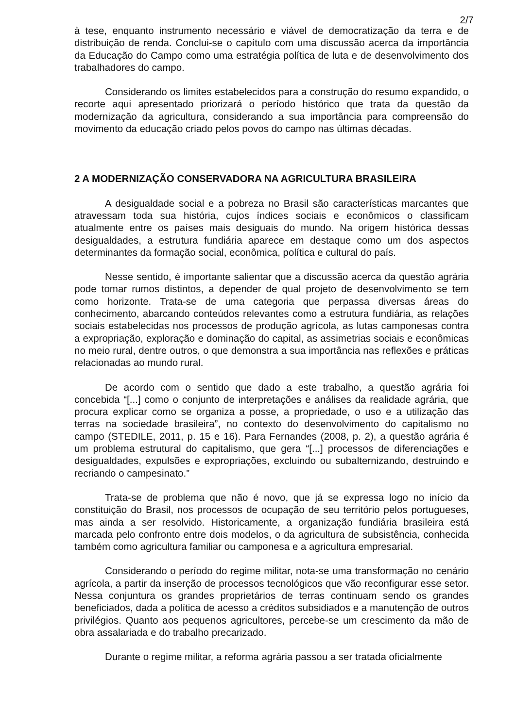2/7
à tese, enquanto instrumento necessário e viável de democratização da terra e de distribuição de renda. Conclui-se o capítulo com uma discussão acerca da importância da Educação do Campo como uma estratégia política de luta e de desenvolvimento dos trabalhadores do campo.
Considerando os limites estabelecidos para a construção do resumo expandido, o recorte aqui apresentado priorizará o período histórico que trata da questão da modernização da agricultura, considerando a sua importância para compreensão do movimento da educação criado pelos povos do campo nas últimas décadas.
2 A MODERNIZAÇÃO CONSERVADORA NA AGRICULTURA BRASILEIRA
A desigualdade social e a pobreza no Brasil são características marcantes que atravessam toda sua história, cujos índices sociais e econômicos o classificam atualmente entre os países mais desiguais do mundo. Na origem histórica dessas desigualdades, a estrutura fundiária aparece em destaque como um dos aspectos determinantes da formação social, econômica, política e cultural do país.
Nesse sentido, é importante salientar que a discussão acerca da questão agrária pode tomar rumos distintos, a depender de qual projeto de desenvolvimento se tem como horizonte. Trata-se de uma categoria que perpassa diversas áreas do conhecimento, abarcando conteúdos relevantes como a estrutura fundiária, as relações sociais estabelecidas nos processos de produção agrícola, as lutas camponesas contra a expropriação, exploração e dominação do capital, as assimetrias sociais e econômicas no meio rural, dentre outros, o que demonstra a sua importância nas reflexões e práticas relacionadas ao mundo rural.
De acordo com o sentido que dado a este trabalho, a questão agrária foi concebida “[...] como o conjunto de interpretações e análises da realidade agrária, que procura explicar como se organiza a posse, a propriedade, o uso e a utilização das terras na sociedade brasileira”, no contexto do desenvolvimento do capitalismo no campo (STEDILE, 2011, p. 15 e 16). Para Fernandes (2008, p. 2), a questão agrária é um problema estrutural do capitalismo, que gera “[...] processos de diferenciações e desigualdades, expulsões e expropriações, excluindo ou subalternizando, destruindo e recriando o campesinato.”
Trata-se de problema que não é novo, que já se expressa logo no início da constituição do Brasil, nos processos de ocupação de seu território pelos portugueses, mas ainda a ser resolvido. Historicamente, a organização fundiária brasileira está marcada pelo confronto entre dois modelos, o da agricultura de subsistência, conhecida também como agricultura familiar ou camponesa e a agricultura empresarial.
Considerando o período do regime militar, nota-se uma transformação no cenário agrícola, a partir da inserção de processos tecnológicos que vão reconfigurar esse setor. Nessa conjuntura os grandes proprietários de terras continuam sendo os grandes beneficiados, dada a política de acesso a créditos subsidiados e a manutenção de outros privilégios. Quanto aos pequenos agricultores, percebe-se um crescimento da mão de obra assalariada e do trabalho precarizado.
Durante o regime militar, a reforma agrária passou a ser tratada oficialmente